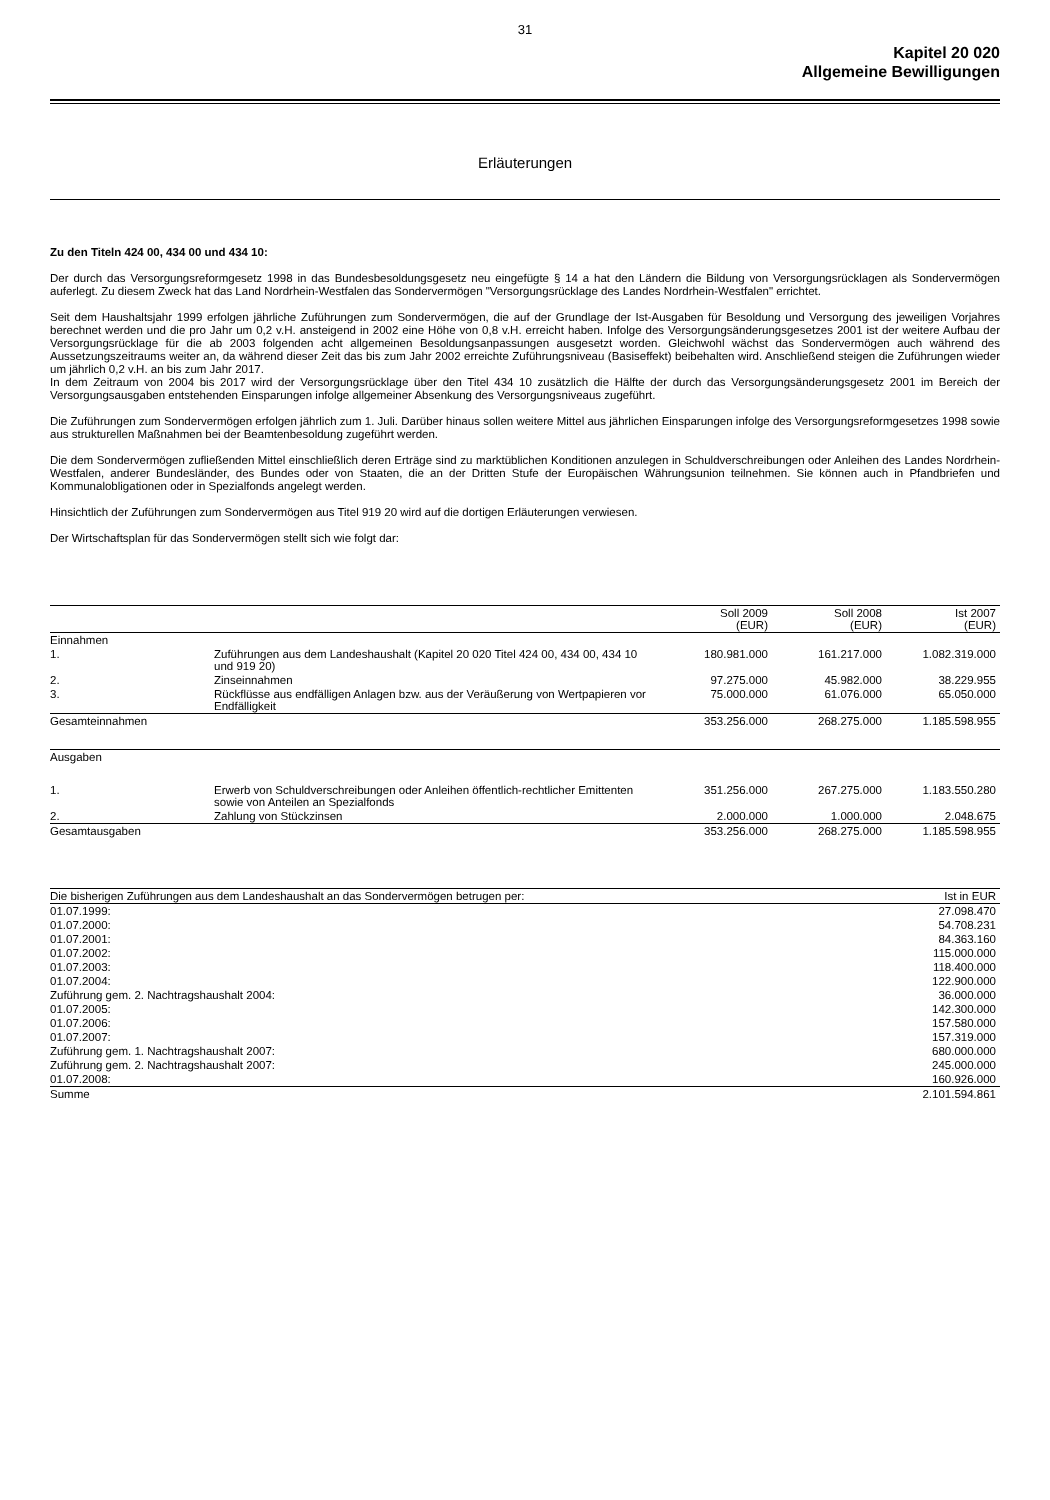31
Kapitel 20 020
Allgemeine Bewilligungen
Erläuterungen
Zu den Titeln 424 00, 434 00 und 434 10:
Der durch das Versorgungsreformgesetz 1998 in das Bundesbesoldungsgesetz neu eingefügte § 14 a hat den Ländern die Bildung von Versorgungsrücklagen als Sondervermögen auferlegt. Zu diesem Zweck hat das Land Nordrhein-Westfalen das Sondervermögen "Versorgungsrücklage des Landes Nordrhein-Westfalen" errichtet.
Seit dem Haushaltsjahr 1999 erfolgen jährliche Zuführungen zum Sondervermögen, die auf der Grundlage der Ist-Ausgaben für Besoldung und Versorgung des jeweiligen Vorjahres berechnet werden und die pro Jahr um 0,2 v.H. ansteigend in 2002 eine Höhe von 0,8 v.H. erreicht haben. Infolge des Versorgungsänderungsgesetzes 2001 ist der weitere Aufbau der Versorgungsrücklage für die ab 2003 folgenden acht allgemeinen Besoldungsanpassungen ausgesetzt worden. Gleichwohl wächst das Sondervermögen auch während des Aussetzungszeitraums weiter an, da während dieser Zeit das bis zum Jahr 2002 erreichte Zuführungsniveau (Basiseffekt) beibehalten wird. Anschließend steigen die Zuführungen wieder um jährlich 0,2 v.H. an bis zum Jahr 2017.
In dem Zeitraum von 2004 bis 2017 wird der Versorgungsrücklage über den Titel 434 10 zusätzlich die Hälfte der durch das Versorgungsänderungsgesetz 2001 im Bereich der Versorgungsausgaben entstehenden Einsparungen infolge allgemeiner Absenkung des Versorgungsniveaus zugeführt.
Die Zuführungen zum Sondervermögen erfolgen jährlich zum 1. Juli. Darüber hinaus sollen weitere Mittel aus jährlichen Einsparungen infolge des Versorgungsreformgesetzes 1998 sowie aus strukturellen Maßnahmen bei der Beamtenbesoldung zugeführt werden.
Die dem Sondervermögen zufließenden Mittel einschließlich deren Erträge sind zu marktüblichen Konditionen anzulegen in Schuldverschreibungen oder Anleihen des Landes Nordrhein-Westfalen, anderer Bundesländer, des Bundes oder von Staaten, die an der Dritten Stufe der Europäischen Währungsunion teilnehmen. Sie können auch in Pfandbriefen und Kommunalobligationen oder in Spezialfonds angelegt werden.
Hinsichtlich der Zuführungen zum Sondervermögen aus Titel 919 20 wird auf die dortigen Erläuterungen verwiesen.
Der Wirtschaftsplan für das Sondervermögen stellt sich wie folgt dar:
| | | Soll 2009 (EUR) | Soll 2008 (EUR) | Ist 2007 (EUR) |
| --- | --- | --- | --- | --- |
| Einnahmen | | | | |
| 1. | Zuführungen aus dem Landeshaushalt (Kapitel 20 020 Titel 424 00, 434 00, 434 10 und 919 20) | 180.981.000 | 161.217.000 | 1.082.319.000 |
| 2. | Zinseinnahmen | 97.275.000 | 45.982.000 | 38.229.955 |
| 3. | Rückflüsse aus endfälligen Anlagen bzw. aus der Veräußerung von Wertpapieren vor Endfälligkeit | 75.000.000 | 61.076.000 | 65.050.000 |
| Gesamteinnahmen | | 353.256.000 | 268.275.000 | 1.185.598.955 |
| Ausgaben | | | | |
| 1. | Erwerb von Schuldverschreibungen oder Anleihen öffentlich-rechtlicher Emittenten sowie von Anteilen an Spezialfonds | 351.256.000 | 267.275.000 | 1.183.550.280 |
| 2. | Zahlung von Stückzinsen | 2.000.000 | 1.000.000 | 2.048.675 |
| Gesamtausgaben | | 353.256.000 | 268.275.000 | 1.185.598.955 |
| Die bisherigen Zuführungen aus dem Landeshaushalt an das Sondervermögen betrugen per: | Ist in EUR |
| --- | --- |
| 01.07.1999: | 27.098.470 |
| 01.07.2000: | 54.708.231 |
| 01.07.2001: | 84.363.160 |
| 01.07.2002: | 115.000.000 |
| 01.07.2003: | 118.400.000 |
| 01.07.2004: | 122.900.000 |
| Zuführung gem. 2. Nachtragshaushalt 2004: | 36.000.000 |
| 01.07.2005: | 142.300.000 |
| 01.07.2006: | 157.580.000 |
| 01.07.2007: | 157.319.000 |
| Zuführung gem. 1. Nachtragshaushalt 2007: | 680.000.000 |
| Zuführung gem. 2. Nachtragshaushalt 2007: | 245.000.000 |
| 01.07.2008: | 160.926.000 |
| Summe | 2.101.594.861 |